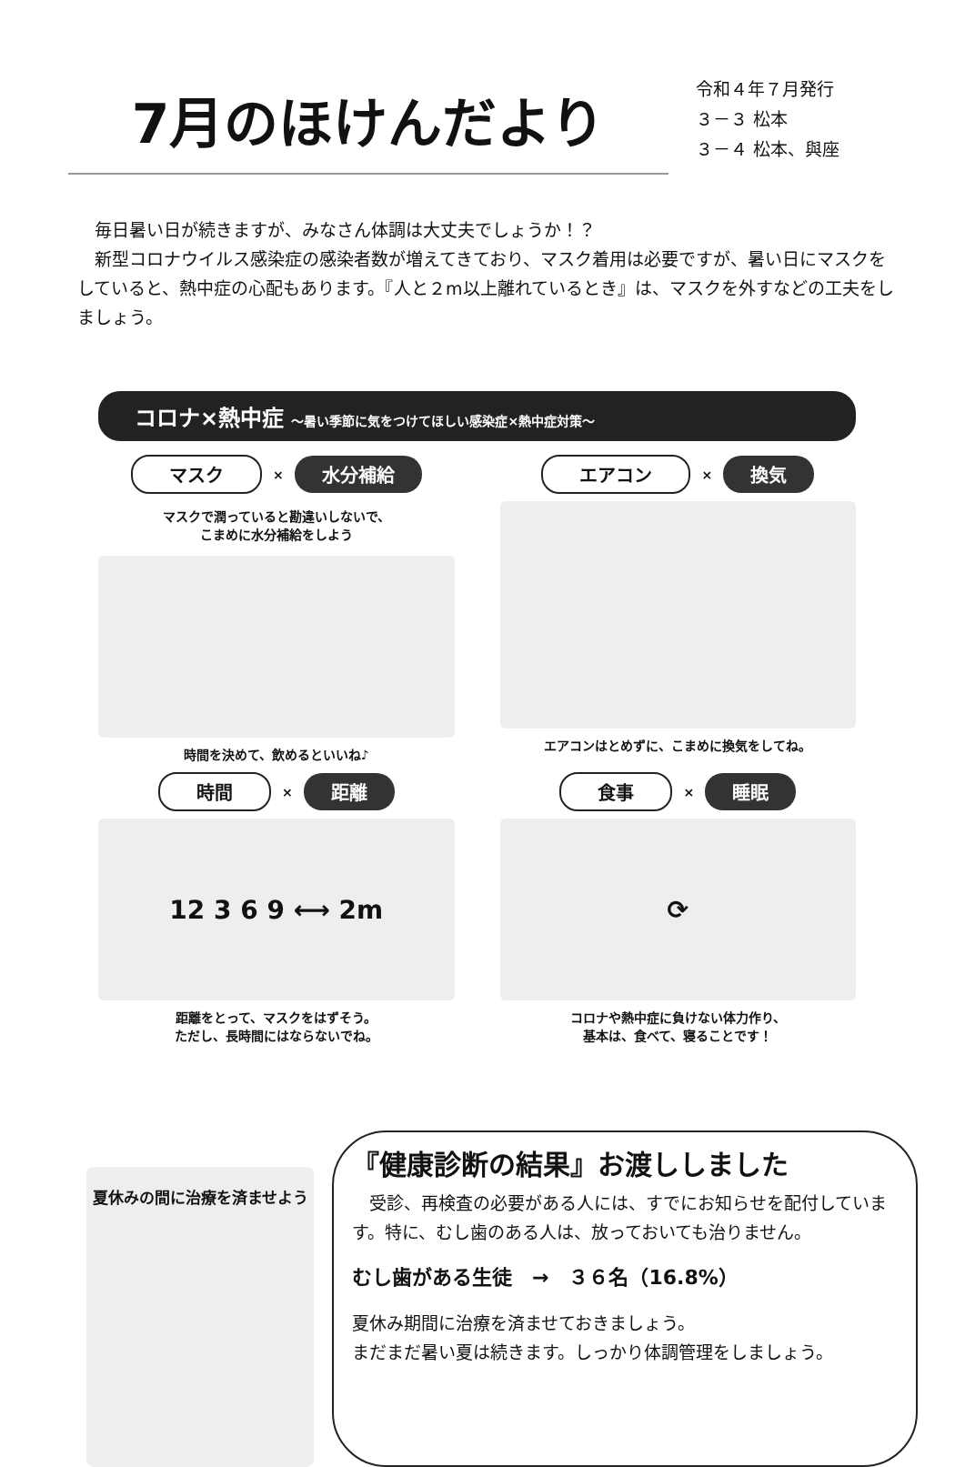7月のほけんだより
令和４年７月発行
３－３ 松本
３－４ 松本、與座
毎日暑い日が続きますが、みなさん体調は大丈夫でしょうか！？
新型コロナウイルス感染症の感染者数が増えてきており、マスク着用は必要ですが、暑い日にマスクをしていると、熱中症の心配もあります。『人と２m以上離れているとき』は、マスクを外すなどの工夫をしましょう。
コロナ×熱中症 ～暑い季節に気をつけてほしい感染症×熱中症対策～
マスク × 水分補給
マスクで潤っていると勘違いしないで、
こまめに水分補給をしよう
時間を決めて、飲めるといいね♪
エアコン × 換気
エアコンはとめずに、こまめに換気をしてね。
時間 × 距離
12 3 6 9 ⟷ 2m
距離をとって、マスクをはずそう。
ただし、長時間にはならないでね。
食事 × 睡眠
⟳
コロナや熱中症に負けない体力作り、
基本は、食べて、寝ることです！
夏休みの間に治療を済ませよう
『健康診断の結果』お渡ししました
　受診、再検査の必要がある人には、すでにお知らせを配付しています。特に、むし歯のある人は、放っておいても治りません。
むし歯がある生徒　→　３６名（16.8%）
夏休み期間に治療を済ませておきましょう。
まだまだ暑い夏は続きます。しっかり体調管理をしましょう。